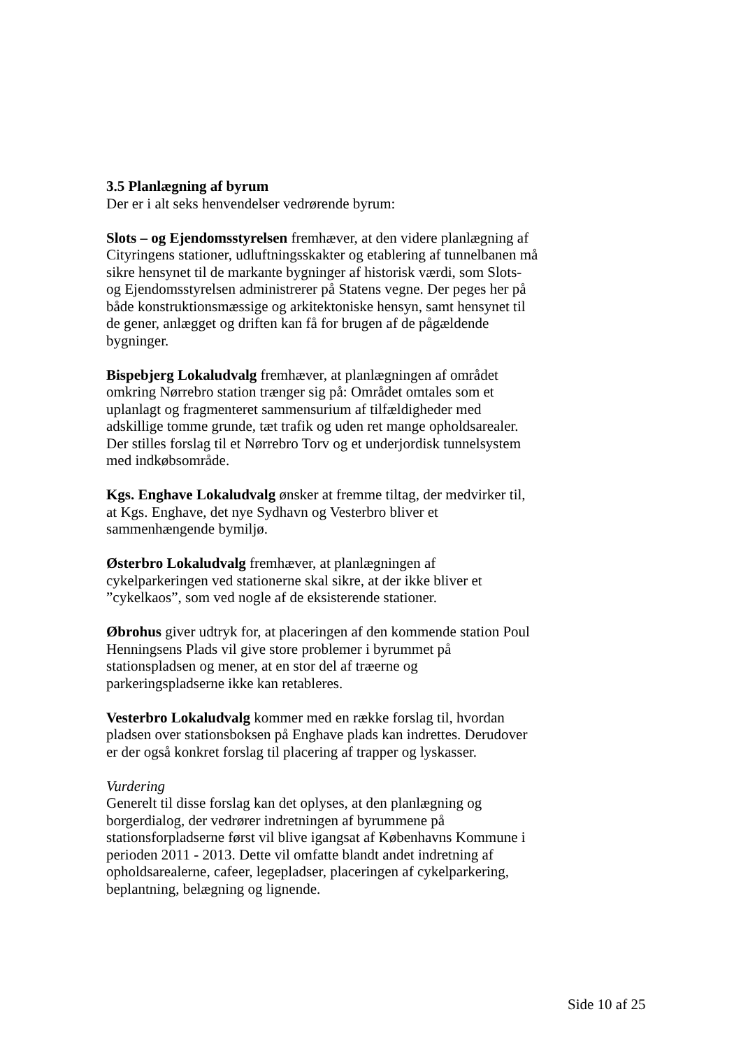3.5 Planlægning af byrum
Der er i alt seks henvendelser vedrørende byrum:
Slots – og Ejendomsstyrelsen fremhæver, at den videre planlægning af Cityringens stationer, udluftningsskakter og etablering af tunnelbanen må sikre hensynet til de markante bygninger af historisk værdi, som Slots- og Ejendomsstyrelsen administrerer på Statens vegne. Der peges her på både konstruktionsmæssige og arkitektoniske hensyn, samt hensynet til de gener, anlægget og driften kan få for brugen af de pågældende bygninger.
Bispebjerg Lokaludvalg fremhæver, at planlægningen af området omkring Nørrebro station trænger sig på: Området omtales som et uplanlagt og fragmenteret sammensurium af tilfældigheder med adskillige tomme grunde, tæt trafik og uden ret mange opholdsarealer. Der stilles forslag til et Nørrebro Torv og et underjordisk tunnelsystem med indkøbsområde.
Kgs. Enghave Lokaludvalg ønsker at fremme tiltag, der medvirker til, at Kgs. Enghave, det nye Sydhavn og Vesterbro bliver et sammenhængende bymiljø.
Østerbro Lokaludvalg fremhæver, at planlægningen af cykelparkeringen ved stationerne skal sikre, at der ikke bliver et ”cykelkaos”, som ved nogle af de eksisterende stationer.
Øbrohus giver udtryk for, at placeringen af den kommende station Poul Henningsens Plads vil give store problemer i byrummet på stationspladsen og mener, at en stor del af træerne og parkeringspladserne ikke kan retableres.
Vesterbro Lokaludvalg kommer med en række forslag til, hvordan pladsen over stationsboksen på Enghave plads kan indrettes. Derudover er der også konkret forslag til placering af trapper og lyskasser.
Vurdering
Generelt til disse forslag kan det oplyses, at den planlægning og borgerdialog, der vedrører indretningen af byrummene på stationsforpladserne først vil blive igangsat af Københavns Kommune i perioden 2011 - 2013. Dette vil omfatte blandt andet indretning af opholdsarealerne, cafeer, legepladser, placeringen af cykelparkering, beplantning, belægning og lignende.
Side 10 af 25